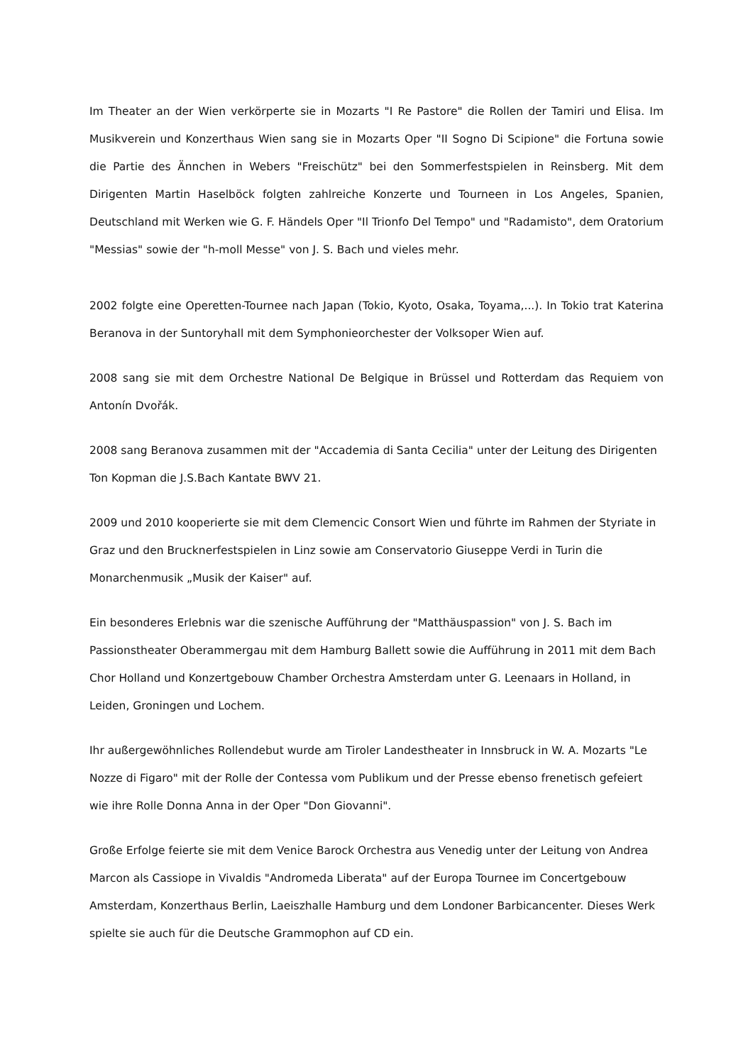Im Theater an der Wien verkörperte sie in Mozarts "I Re Pastore" die Rollen der Tamiri und Elisa. Im Musikverein und Konzerthaus Wien sang sie in Mozarts Oper "II Sogno Di Scipione" die Fortuna sowie die Partie des Ännchen in Webers "Freischütz" bei den Sommerfestspielen in Reinsberg. Mit dem Dirigenten Martin Haselböck folgten zahlreiche Konzerte und Tourneen in Los Angeles, Spanien, Deutschland mit Werken wie G. F. Händels Oper "Il Trionfo Del Tempo" und "Radamisto", dem Oratorium "Messias" sowie der "h-moll Messe" von J. S. Bach und vieles mehr.
2002 folgte eine Operetten-Tournee nach Japan (Tokio, Kyoto, Osaka, Toyama,...). In Tokio trat Katerina Beranova in der Suntoryhall mit dem Symphonieorchester der Volksoper Wien auf.
2008 sang sie mit dem Orchestre National De Belgique in Brüssel und Rotterdam das Requiem von Antonín Dvořák.
2008 sang Beranova zusammen mit der "Accademia di Santa Cecilia" unter der Leitung des Dirigenten Ton Kopman die J.S.Bach Kantate BWV 21.
2009 und 2010 kooperierte sie mit dem Clemencic Consort Wien und führte im Rahmen der Styriate in Graz und den Brucknerfestspielen in Linz sowie am Conservatorio Giuseppe Verdi in Turin die Monarchenmusik „Musik der Kaiser" auf.
Ein besonderes Erlebnis war die szenische Aufführung der "Matthäuspassion" von J. S. Bach im Passionstheater Oberammergau mit dem Hamburg Ballett sowie die Aufführung in 2011 mit dem Bach Chor Holland und Konzertgebouw Chamber Orchestra Amsterdam unter G. Leenaars in Holland, in Leiden, Groningen und Lochem.
Ihr außergewöhnliches Rollendebut wurde am Tiroler Landestheater in Innsbruck in W. A. Mozarts "Le Nozze di Figaro" mit der Rolle der Contessa vom Publikum und der Presse ebenso frenetisch gefeiert wie ihre Rolle Donna Anna in der Oper "Don Giovanni".
Große Erfolge feierte sie mit dem Venice Barock Orchestra aus Venedig unter der Leitung von Andrea Marcon als Cassiope in Vivaldis "Andromeda Liberata" auf der Europa Tournee im Concertgebouw Amsterdam, Konzerthaus Berlin, Laeiszhalle Hamburg und dem Londoner Barbicancenter. Dieses Werk spielte sie auch für die Deutsche Grammophon auf CD ein.